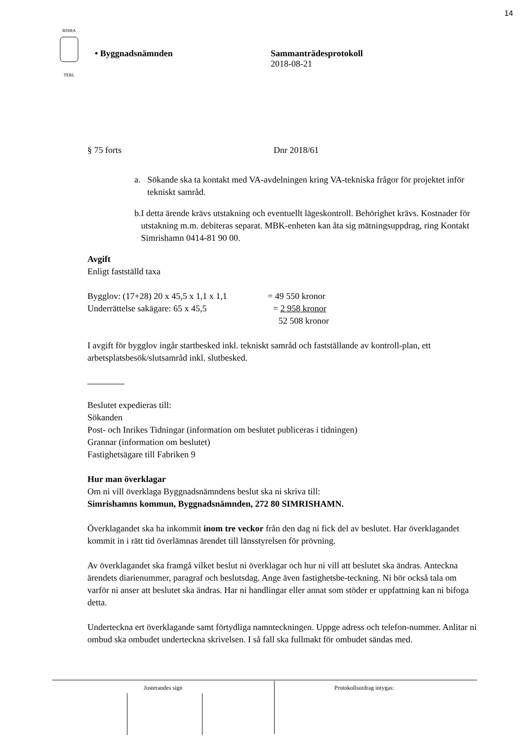14
RISHA
TERL
• Byggnadsnämnden Sammanträdesprotokoll
2018-08-21
§ 75 forts Dnr 2018/61
a. Sökande ska ta kontakt med VA-avdelningen kring VA-tekniska frågor för projektet inför tekniskt samråd.
b. I detta ärende krävs utstakning och eventuellt lägeskontroll. Behörighet krävs. Kostnader för utstakning m.m. debiteras separat. MBK-enheten kan åta sig mätningsuppdrag, ring Kontakt Simrishamn 0414-81 90 00.
Avgift
Enligt fastställd taxa
Bygglov: (17+28) 20 x 45,5 x 1,1 x 1,1 = 49 550 kronor
Underrättelse sakägare: 65 x 45,5 = 2 958 kronor
52 508 kronor
I avgift för bygglov ingår startbesked inkl. tekniskt samråd och fastställande av kontroll-plan, ett arbetsplatsbesök/slutsamråd inkl. slutbesked.
Beslutet expedieras till:
Sökanden
Post- och Inrikes Tidningar (information om beslutet publiceras i tidningen)
Grannar (information om beslutet)
Fastighetsägare till Fabriken 9
Hur man överklagar
Om ni vill överklaga Byggnadsnämndens beslut ska ni skriva till:
Simrishamns kommun, Byggnadsnämnden, 272 80 SIMRISHAMN.
Överklagandet ska ha inkommit inom tre veckor från den dag ni fick del av beslutet. Har överklagandet kommit in i rätt tid överlämnas ärendet till länsstyrelsen för prövning.
Av överklagandet ska framgå vilket beslut ni överklagar och hur ni vill att beslutet ska ändras. Anteckna ärendets diarienummer, paragraf och beslutsdag. Ange även fastighetsbe-teckning. Ni bör också tala om varför ni anser att beslutet ska ändras. Har ni handlingar eller annat som stöder er uppfattning kan ni bifoga detta.
Underteckna ert överklagande samt förtydliga namnteckningen. Uppge adress och telefon-nummer. Anlitar ni ombud ska ombudet underteckna skrivelsen. I så fall ska fullmakt för ombudet sändas med.
Justerandes sign Protokollsutdrag intygas: